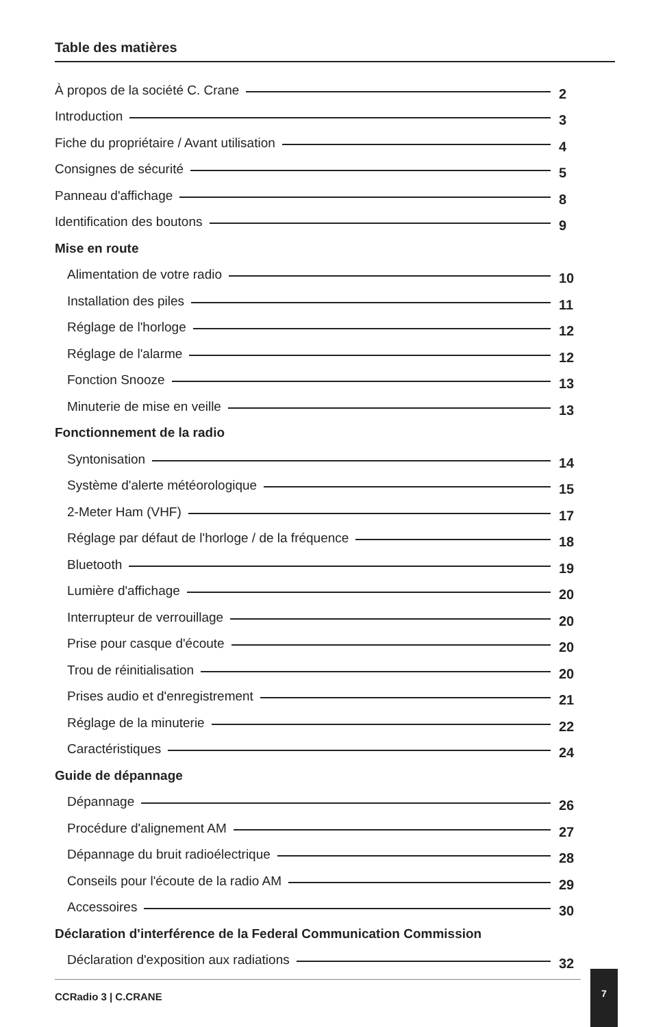Table des matières
À propos de la société C. Crane 2
Introduction 3
Fiche du propriétaire / Avant utilisation 4
Consignes de sécurité 5
Panneau d'affichage 8
Identification des boutons 9
Mise en route
Alimentation de votre radio 10
Installation des piles 11
Réglage de l'horloge 12
Réglage de l'alarme 12
Fonction Snooze 13
Minuterie de mise en veille 13
Fonctionnement de la radio
Syntonisation 14
Système d'alerte météorologique 15
2-Meter Ham (VHF) 17
Réglage par défaut de l'horloge / de la fréquence 18
Bluetooth 19
Lumière d'affichage 20
Interrupteur de verrouillage 20
Prise pour casque d'écoute 20
Trou de réinitialisation 20
Prises audio et d'enregistrement 21
Réglage de la minuterie 22
Caractéristiques 24
Guide de dépannage
Dépannage 26
Procédure d'alignement AM 27
Dépannage du bruit radioélectrique 28
Conseils pour l'écoute de la radio AM 29
Accessoires 30
Déclaration d'interférence de la Federal Communication Commission
Déclaration d'exposition aux radiations 32
CCRadio 3 | C.CRANE
7